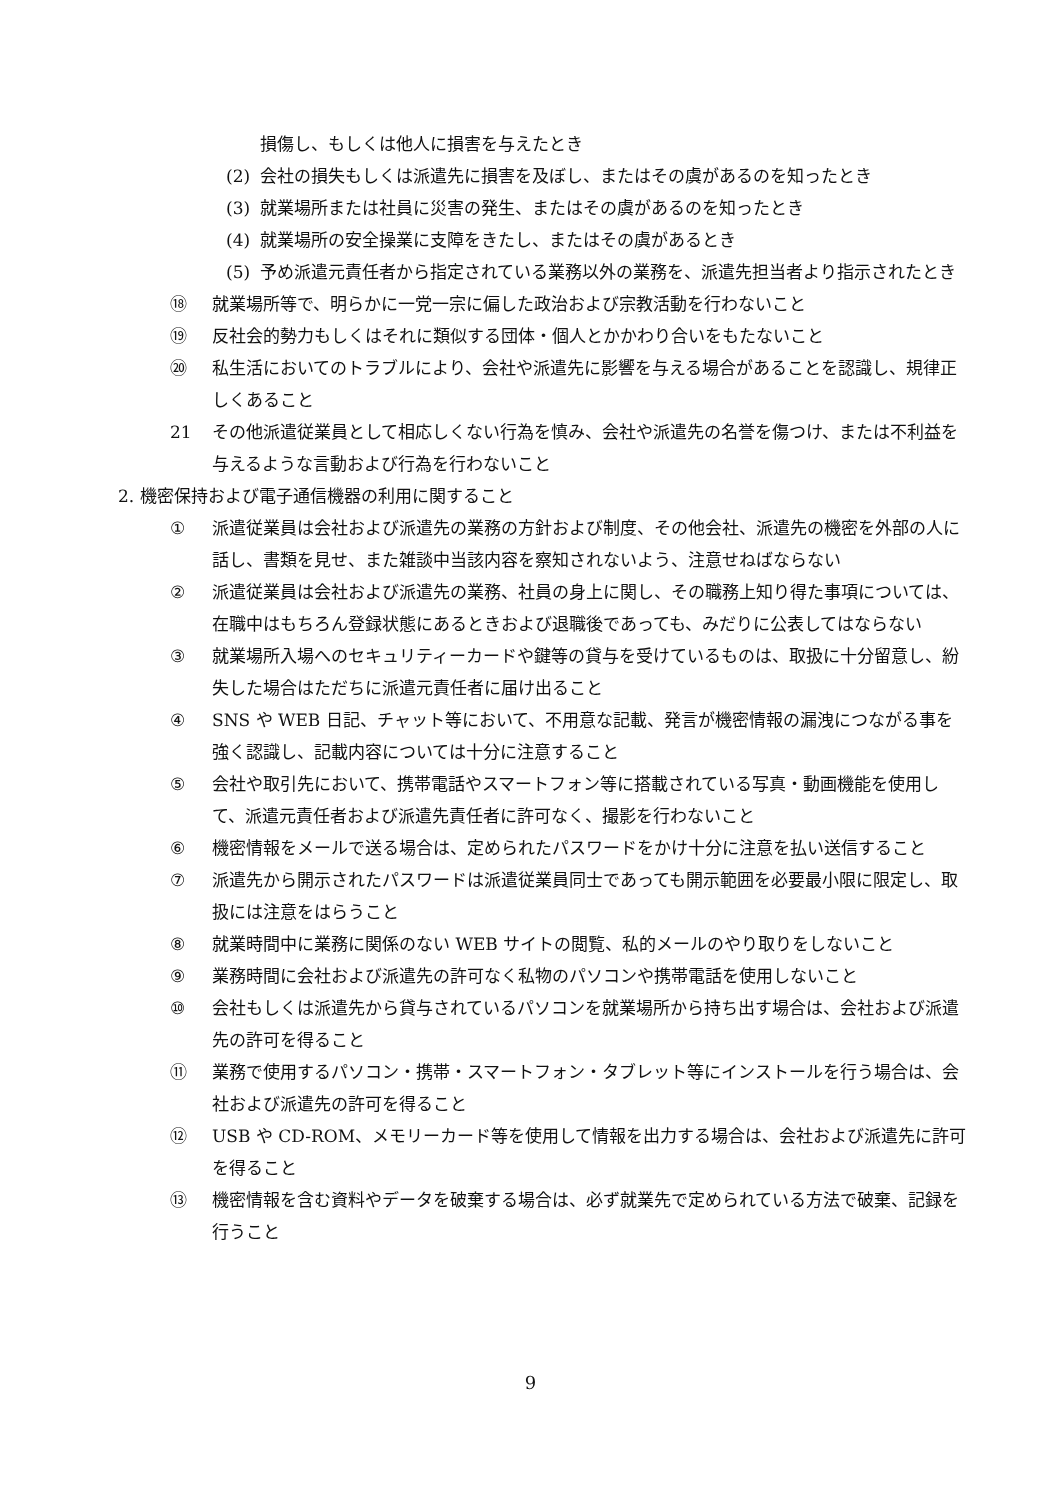損傷し、もしくは他人に損害を与えたとき
(2) 会社の損失もしくは派遣先に損害を及ぼし、またはその虞があるのを知ったとき
(3) 就業場所または社員に災害の発生、またはその虞があるのを知ったとき
(4) 就業場所の安全操業に支障をきたし、またはその虞があるとき
(5) 予め派遣元責任者から指定されている業務以外の業務を、派遣先担当者より指示されたとき
⑱ 就業場所等で、明らかに一党一宗に偏した政治および宗教活動を行わないこと
⑲ 反社会的勢力もしくはそれに類似する団体・個人とかかわり合いをもたないこと
⑳ 私生活においてのトラブルにより、会社や派遣先に影響を与える場合があることを認識し、規律正しくあること
21 その他派遣従業員として相応しくない行為を慎み、会社や派遣先の名誉を傷つけ、または不利益を与えるような言動および行為を行わないこと
2. 機密保持および電子通信機器の利用に関すること
① 派遣従業員は会社および派遣先の業務の方針および制度、その他会社、派遣先の機密を外部の人に話し、書類を見せ、また雑談中当該内容を察知されないよう、注意せねばならない
② 派遣従業員は会社および派遣先の業務、社員の身上に関し、その職務上知り得た事項については、在職中はもちろん登録状態にあるときおよび退職後であっても、みだりに公表してはならない
③ 就業場所入場へのセキュリティーカードや鍵等の貸与を受けているものは、取扱に十分留意し、紛失した場合はただちに派遣元責任者に届け出ること
④ SNS や WEB 日記、チャット等において、不用意な記載、発言が機密情報の漏洩につながる事を強く認識し、記載内容については十分に注意すること
⑤ 会社や取引先において、携帯電話やスマートフォン等に搭載されている写真・動画機能を使用して、派遣元責任者および派遣先責任者に許可なく、撮影を行わないこと
⑥ 機密情報をメールで送る場合は、定められたパスワードをかけ十分に注意を払い送信すること
⑦ 派遣先から開示されたパスワードは派遣従業員同士であっても開示範囲を必要最小限に限定し、取扱には注意をはらうこと
⑧ 就業時間中に業務に関係のない WEB サイトの閲覧、私的メールのやり取りをしないこと
⑨ 業務時間に会社および派遣先の許可なく私物のパソコンや携帯電話を使用しないこと
⑩ 会社もしくは派遣先から貸与されているパソコンを就業場所から持ち出す場合は、会社および派遣先の許可を得ること
⑪ 業務で使用するパソコン・携帯・スマートフォン・タブレット等にインストールを行う場合は、会社および派遣先の許可を得ること
⑫ USB や CD-ROM、メモリーカード等を使用して情報を出力する場合は、会社および派遣先に許可を得ること
⑬ 機密情報を含む資料やデータを破棄する場合は、必ず就業先で定められている方法で破棄、記録を行うこと
9